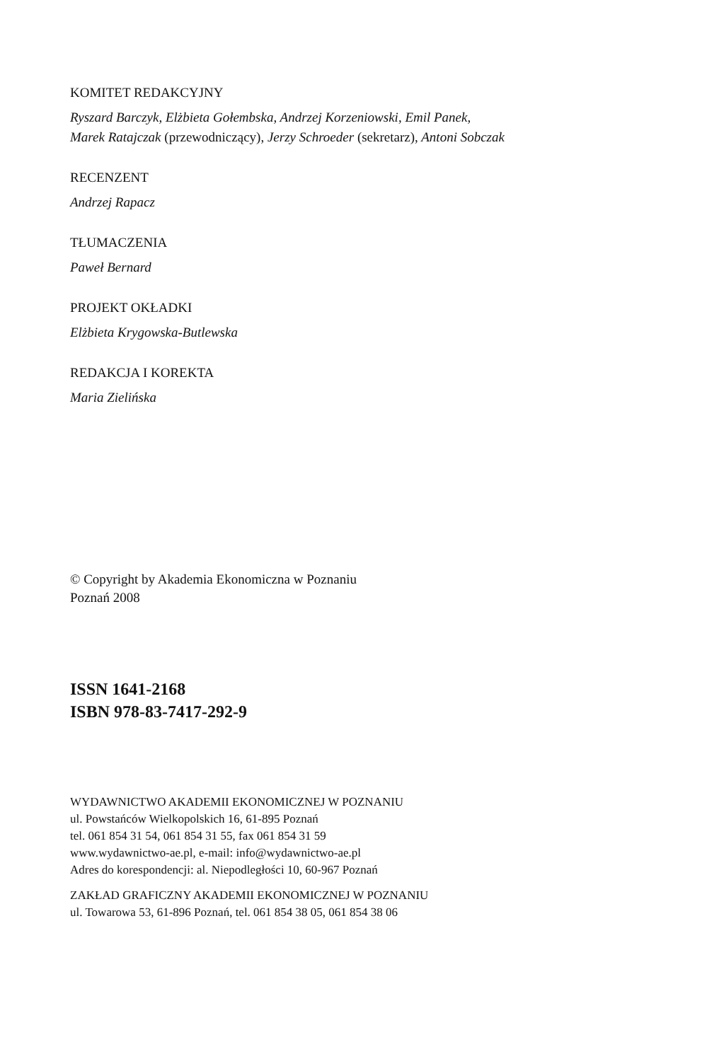KOMITET REDAKCYJNY
Ryszard Barczyk, Elżbieta Gołembska, Andrzej Korzeniowski, Emil Panek,
Marek Ratajczak (przewodniczący), Jerzy Schroeder (sekretarz), Antoni Sobczak
RECENZENT
Andrzej Rapacz
TŁUMACZENIA
Paweł Bernard
PROJEKT OKŁADKI
Elżbieta Krygowska-Butlewska
REDAKCJA I KOREKTA
Maria Zielińska
© Copyright by Akademia Ekonomiczna w Poznaniu
Poznań 2008
ISSN 1641-2168
ISBN 978-83-7417-292-9
WYDAWNICTWO AKADEMII EKONOMICZNEJ W POZNANIU
ul. Powstańców Wielkopolskich 16, 61-895 Poznań
tel. 061 854 31 54, 061 854 31 55, fax 061 854 31 59
www.wydawnictwo-ae.pl, e-mail: info@wydawnictwo-ae.pl
Adres do korespondencji: al. Niepodległości 10, 60-967 Poznań
ZAKŁAD GRAFICZNY AKADEMII EKONOMICZNEJ W POZNANIU
ul. Towarowa 53, 61-896 Poznań, tel. 061 854 38 05, 061 854 38 06